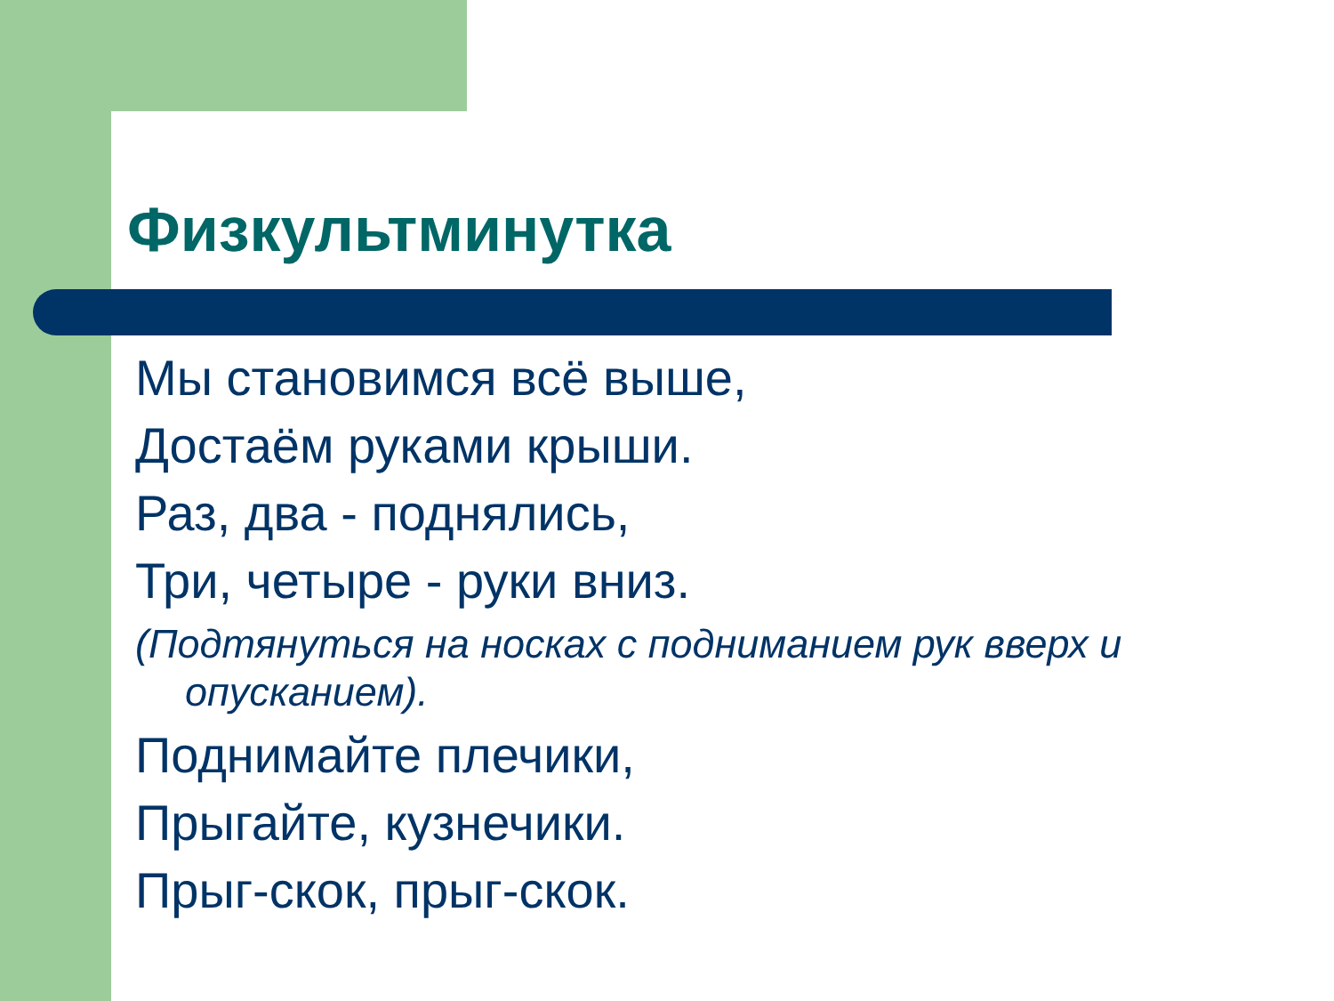Физкультминутка
Мы становимся всё выше,
Достаём руками крыши.
Раз, два - поднялись,
Три, четыре - руки вниз.
(Подтянуться на носках с подниманием рук вверх и опусканием).
Поднимайте плечики,
Прыгайте, кузнечики.
Прыг-скок, прыг-скок.